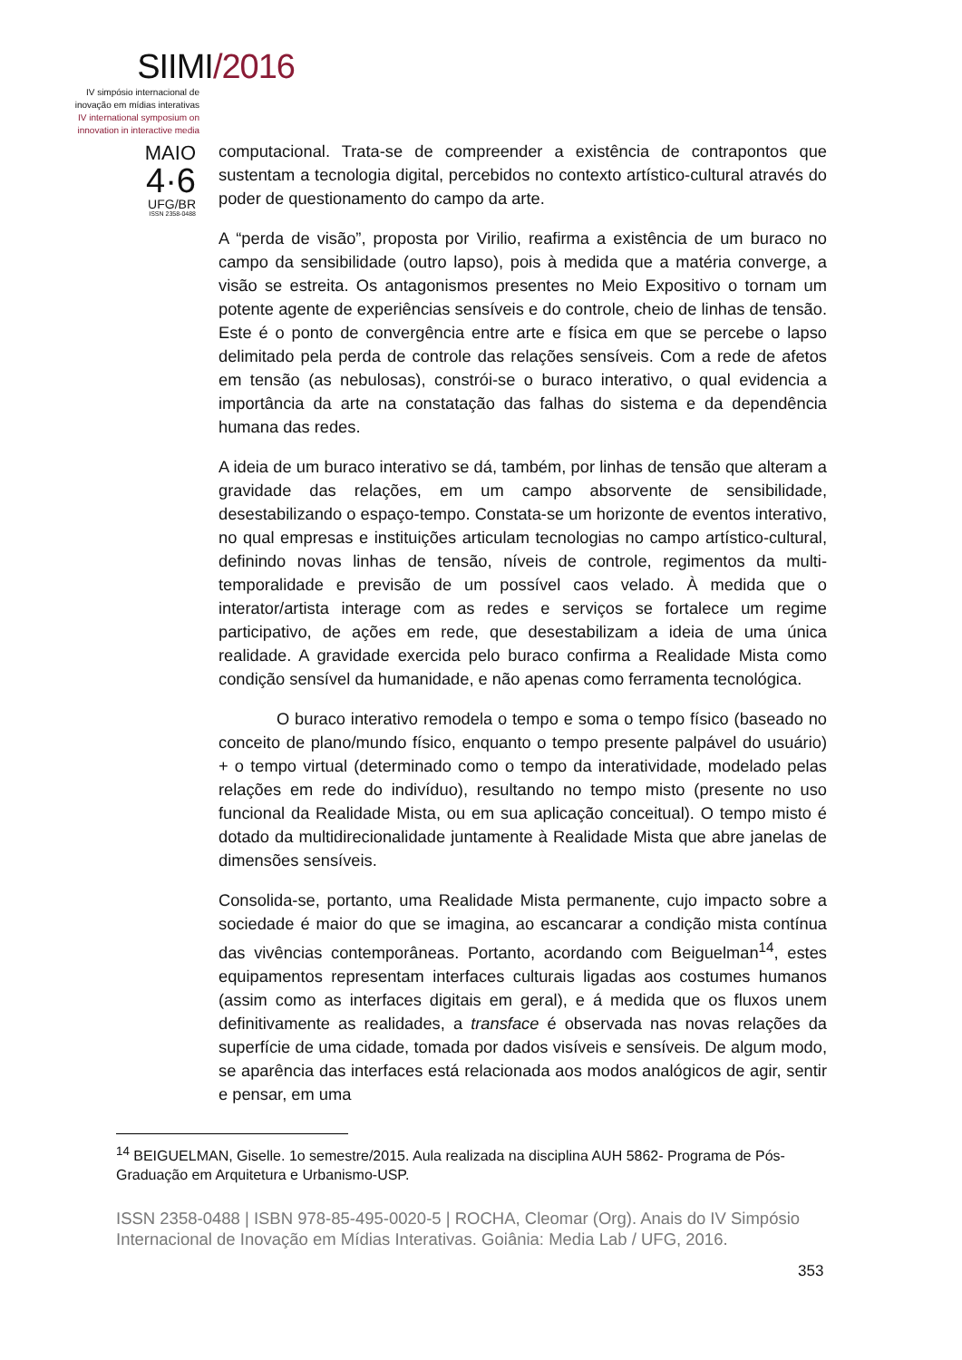SIIMI/2016
IV simpósio internacional de
inovação em mídias interativas
IV international symposium on
innovation in interactive media
MAIO
4·6
UFG/BR
ISSN 2358-0488
computacional. Trata-se de compreender a existência de contrapontos que sustentam a tecnologia digital, percebidos no contexto artístico-cultural através do poder de questionamento do campo da arte.
A “perda de visão”, proposta por Virilio, reafirma a existência de um buraco no campo da sensibilidade (outro lapso), pois à medida que a matéria converge, a visão se estreita. Os antagonismos presentes no Meio Expositivo o tornam um potente agente de experiências sensíveis e do controle, cheio de linhas de tensão. Este é o ponto de convergência entre arte e física em que se percebe o lapso delimitado pela perda de controle das relações sensíveis. Com a rede de afetos em tensão (as nebulosas), constrói-se o buraco interativo, o qual evidencia a importância da arte na constatação das falhas do sistema e da dependência humana das redes.
A ideia de um buraco interativo se dá, também, por linhas de tensão que alteram a gravidade das relações, em um campo absorvente de sensibilidade, desestabilizando o espaço-tempo. Constata-se um horizonte de eventos interativo, no qual empresas e instituições articulam tecnologias no campo artístico-cultural, definindo novas linhas de tensão, níveis de controle, regimentos da multi-temporalidade e previsão de um possível caos velado. À medida que o interator/artista interage com as redes e serviços se fortalece um regime participativo, de ações em rede, que desestabilizam a ideia de uma única realidade. A gravidade exercida pelo buraco confirma a Realidade Mista como condição sensível da humanidade, e não apenas como ferramenta tecnológica.
O buraco interativo remodela o tempo e soma o tempo físico (baseado no conceito de plano/mundo físico, enquanto o tempo presente palpável do usuário) + o tempo virtual (determinado como o tempo da interatividade, modelado pelas relações em rede do indivíduo), resultando no tempo misto (presente no uso funcional da Realidade Mista, ou em sua aplicação conceitual). O tempo misto é dotado da multidirecionalidade juntamente à Realidade Mista que abre janelas de dimensões sensíveis.
Consolida-se, portanto, uma Realidade Mista permanente, cujo impacto sobre a sociedade é maior do que se imagina, ao escancarar a condição mista contínua das vivências contemporâneas. Portanto, acordando com Beiguelman<sup>14</sup>, estes equipamentos representam interfaces culturais ligadas aos costumes humanos (assim como as interfaces digitais em geral), e á medida que os fluxos unem definitivamente as realidades, a transface é observada nas novas relações da superfície de uma cidade, tomada por dados visíveis e sensíveis. De algum modo, se aparência das interfaces está relacionada aos modos analógicos de agir, sentir e pensar, em uma
<sup>14</sup> BEIGUELMAN, Giselle. 1o semestre/2015. Aula realizada na disciplina AUH 5862- Programa de Pós-Graduação em Arquitetura e Urbanismo-USP.
ISSN 2358-0488 | ISBN 978-85-495-0020-5 | ROCHA, Cleomar (Org). Anais do IV Simpósio Internacional de Inovação em Mídias Interativas. Goiânia: Media Lab / UFG, 2016.
353